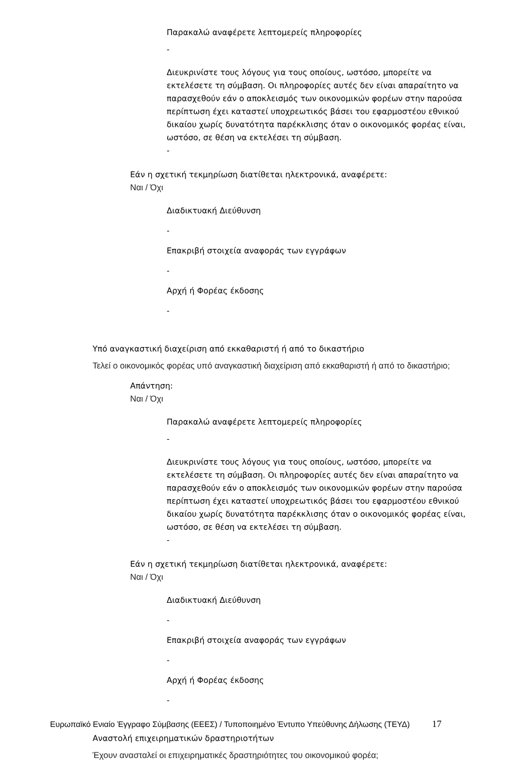Παρακαλώ αναφέρετε λεπτομερείς πληροφορίες
-
Διευκρινίστε τους λόγους για τους οποίους, ωστόσο, μπορείτε να εκτελέσετε τη σύμβαση. Οι πληροφορίες αυτές δεν είναι απαραίτητο να παρασχεθούν εάν ο αποκλεισμός των οικονομικών φορέων στην παρούσα περίπτωση έχει καταστεί υποχρεωτικός βάσει του εφαρμοστέου εθνικού δικαίου χωρίς δυνατότητα παρέκκλισης όταν ο οικονομικός φορέας είναι, ωστόσο, σε θέση να εκτελέσει τη σύμβαση.
-
Εάν η σχετική τεκμηρίωση διατίθεται ηλεκτρονικά, αναφέρετε:
Ναι / Όχι
Διαδικτυακή Διεύθυνση
-
Επακριβή στοιχεία αναφοράς των εγγράφων
-
Αρχή ή Φορέας έκδοσης
-
Υπό αναγκαστική διαχείριση από εκκαθαριστή ή από το δικαστήριο
Τελεί ο οικονομικός φορέας υπό αναγκαστική διαχείριση από εκκαθαριστή ή από το δικαστήριο;
Απάντηση:
Ναι / Όχι
Παρακαλώ αναφέρετε λεπτομερείς πληροφορίες
-
Διευκρινίστε τους λόγους για τους οποίους, ωστόσο, μπορείτε να εκτελέσετε τη σύμβαση. Οι πληροφορίες αυτές δεν είναι απαραίτητο να παρασχεθούν εάν ο αποκλεισμός των οικονομικών φορέων στην παρούσα περίπτωση έχει καταστεί υποχρεωτικός βάσει του εφαρμοστέου εθνικού δικαίου χωρίς δυνατότητα παρέκκλισης όταν ο οικονομικός φορέας είναι, ωστόσο, σε θέση να εκτελέσει τη σύμβαση.
-
Εάν η σχετική τεκμηρίωση διατίθεται ηλεκτρονικά, αναφέρετε:
Ναι / Όχι
Διαδικτυακή Διεύθυνση
-
Επακριβή στοιχεία αναφοράς των εγγράφων
-
Αρχή ή Φορέας έκδοσης
-
Αναστολή επιχειρηματικών δραστηριοτήτων
Έχουν ανασταλεί οι επιχειρηματικές δραστηριότητες του οικονομικού φορέα;
Ευρωπαϊκό Ενιαίο Έγγραφο Σύμβασης (ΕΕΕΣ) / Τυποποιημένο Έντυπο Υπεύθυνης Δήλωσης (ΤΕΥΔ) 17